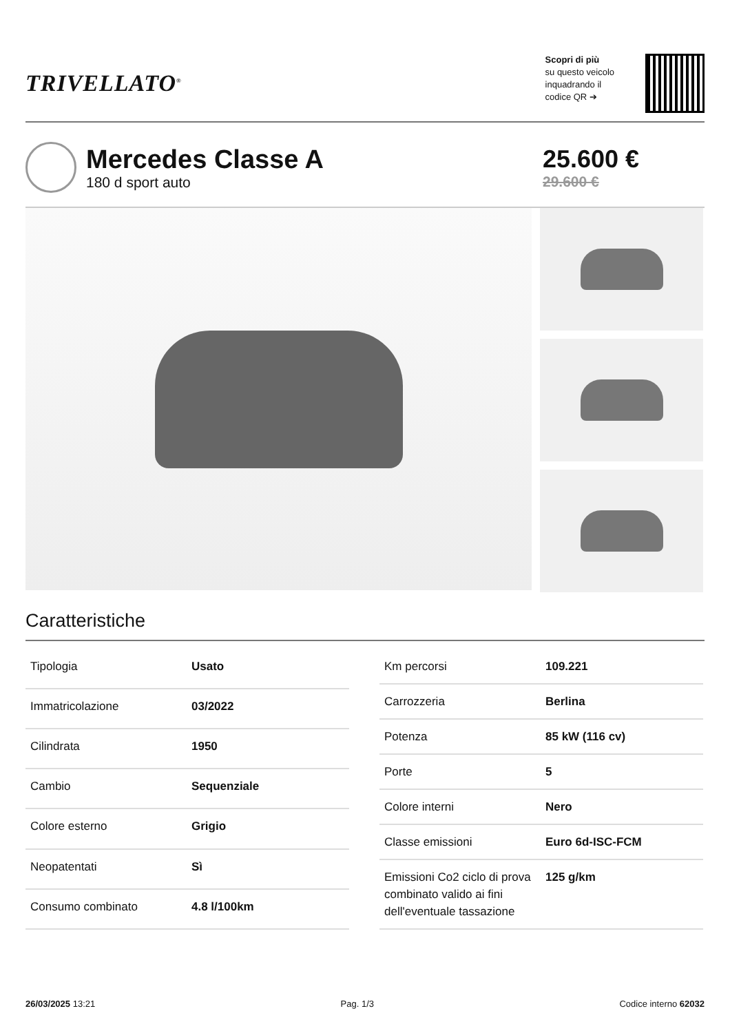TRIVELLATO<sup>®</sup>
Scopri di più
su questo veicolo
inquadrando il
codice QR ➔
Mercedes Classe A
180 d sport auto
25.600 €
29.600 €
Caratteristiche
| Tipologia | Usato |
| Immatricolazione | 03/2022 |
| Cilindrata | 1950 |
| Cambio | Sequenziale |
| Colore esterno | Grigio |
| Neopatentati | Sì |
| Consumo combinato | 4.8 l/100km |
| Km percorsi | 109.221 |
| Carrozzeria | Berlina |
| Potenza | 85 kW (116 cv) |
| Porte | 5 |
| Colore interni | Nero |
| Classe emissioni | Euro 6d-ISC-FCM |
| Emissioni Co2 ciclo di prova combinato valido ai fini dell'eventuale tassazione | 125 g/km |
26/03/2025 13:21 Pag. 1/3 Codice interno 62032